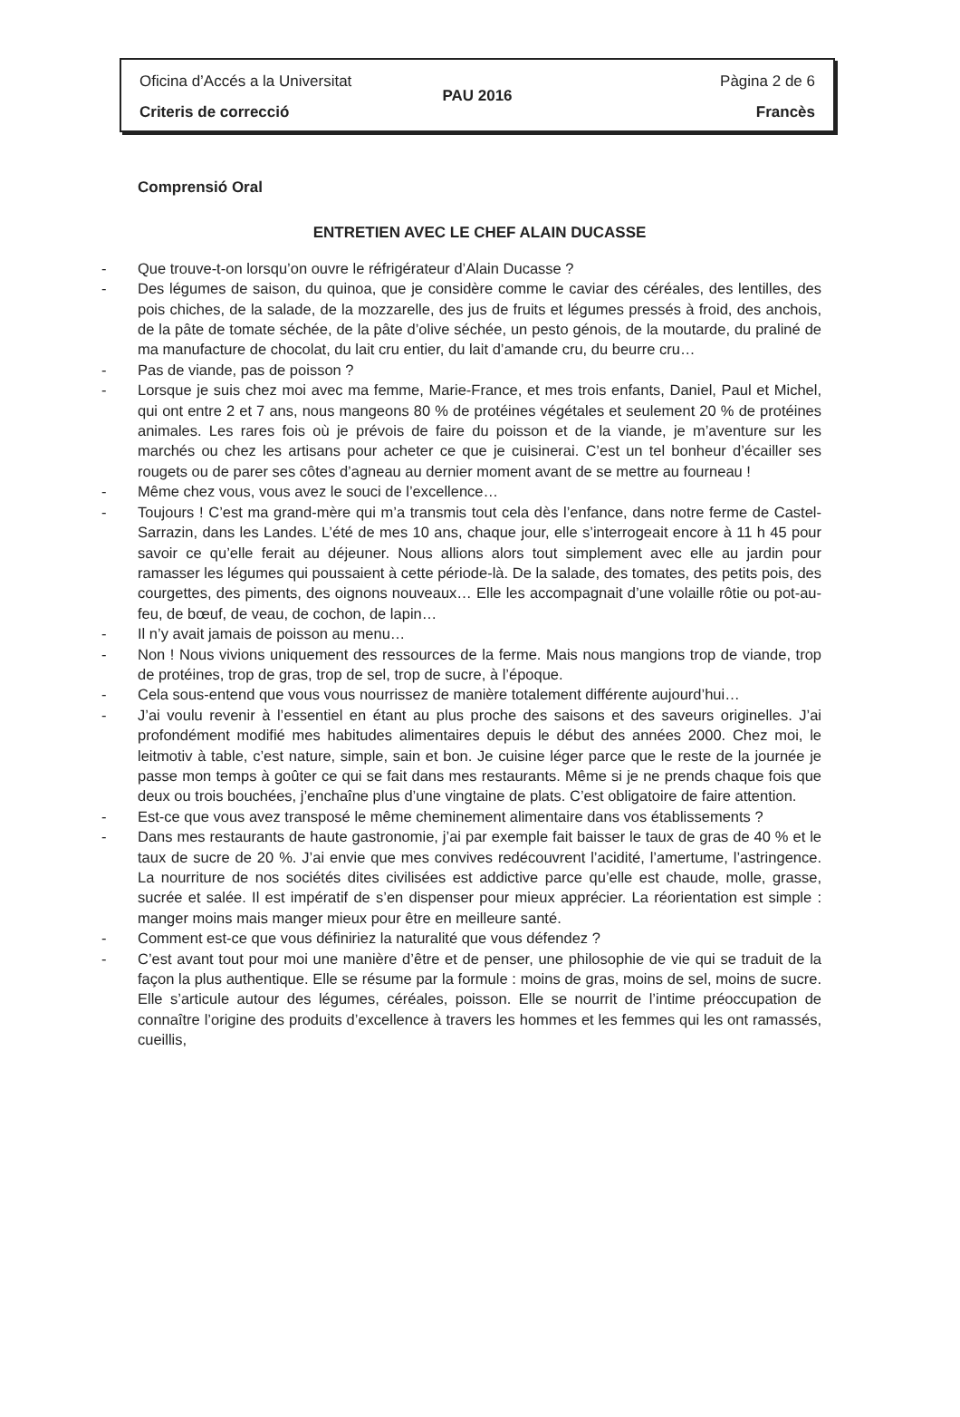Oficina d’Accés a la Universitat Pàgina 2 de 6
PAU 2016
Criteris de correcció Francès
Comprensió Oral
ENTRETIEN AVEC LE CHEF ALAIN DUCASSE
- Que trouve-t-on lorsqu’on ouvre le réfrigérateur d’Alain Ducasse ?
- Des légumes de saison, du quinoa, que je considère comme le caviar des céréales, des lentilles, des pois chiches, de la salade, de la mozzarelle, des jus de fruits et légumes pressés à froid, des anchois, de la pâte de tomate séchée, de la pâte d’olive séchée, un pesto génois, de la moutarde, du praliné de ma manufacture de chocolat, du lait cru entier, du lait d’amande cru, du beurre cru…
- Pas de viande, pas de poisson ?
- Lorsque je suis chez moi avec ma femme, Marie-France, et mes trois enfants, Daniel, Paul et Michel, qui ont entre 2 et 7 ans, nous mangeons 80 % de protéines végétales et seulement 20 % de protéines animales. Les rares fois où je prévois de faire du poisson et de la viande, je m’aventure sur les marchés ou chez les artisans pour acheter ce que je cuisinerai. C’est un tel bonheur d’écailler ses rougets ou de parer ses côtes d’agneau au dernier moment avant de se mettre au fourneau !
- Même chez vous, vous avez le souci de l’excellence…
- Toujours ! C’est ma grand-mère qui m’a transmis tout cela dès l’enfance, dans notre ferme de Castel-Sarrazin, dans les Landes. L’été de mes 10 ans, chaque jour, elle s’interrogeait encore à 11 h 45 pour savoir ce qu’elle ferait au déjeuner. Nous allions alors tout simplement avec elle au jardin pour ramasser les légumes qui poussaient à cette période-là. De la salade, des tomates, des petits pois, des courgettes, des piments, des oignons nouveaux… Elle les accompagnait d’une volaille rôtie ou pot-au-feu, de bœuf, de veau, de cochon, de lapin…
- Il n’y avait jamais de poisson au menu…
- Non ! Nous vivions uniquement des ressources de la ferme. Mais nous mangions trop de viande, trop de protéines, trop de gras, trop de sel, trop de sucre, à l’époque.
- Cela sous-entend que vous vous nourrissez de manière totalement différente aujourd’hui…
- J’ai voulu revenir à l’essentiel en étant au plus proche des saisons et des saveurs originelles. J’ai profondément modifié mes habitudes alimentaires depuis le début des années 2000. Chez moi, le leitmotiv à table, c’est nature, simple, sain et bon. Je cuisine léger parce que le reste de la journée je passe mon temps à goûter ce qui se fait dans mes restaurants. Même si je ne prends chaque fois que deux ou trois bouchées, j’enchaîne plus d’une vingtaine de plats. C’est obligatoire de faire attention.
- Est-ce que vous avez transposé le même cheminement alimentaire dans vos établissements ?
- Dans mes restaurants de haute gastronomie, j’ai par exemple fait baisser le taux de gras de 40 % et le taux de sucre de 20 %. J’ai envie que mes convives redécouvrent l’acidité, l’amertume, l’astringence. La nourriture de nos sociétés dites civilisées est addictive parce qu’elle est chaude, molle, grasse, sucrée et salée. Il est impératif de s’en dispenser pour mieux apprécier. La réorientation est simple : manger moins mais manger mieux pour être en meilleure santé.
- Comment est-ce que vous définiriez la naturalité que vous défendez ?
- C’est avant tout pour moi une manière d’être et de penser, une philosophie de vie qui se traduit de la façon la plus authentique. Elle se résume par la formule : moins de gras, moins de sel, moins de sucre. Elle s’articule autour des légumes, céréales, poisson. Elle se nourrit de l’intime préoccupation de connaître l’origine des produits d’excellence à travers les hommes et les femmes qui les ont ramassés, cueillis,